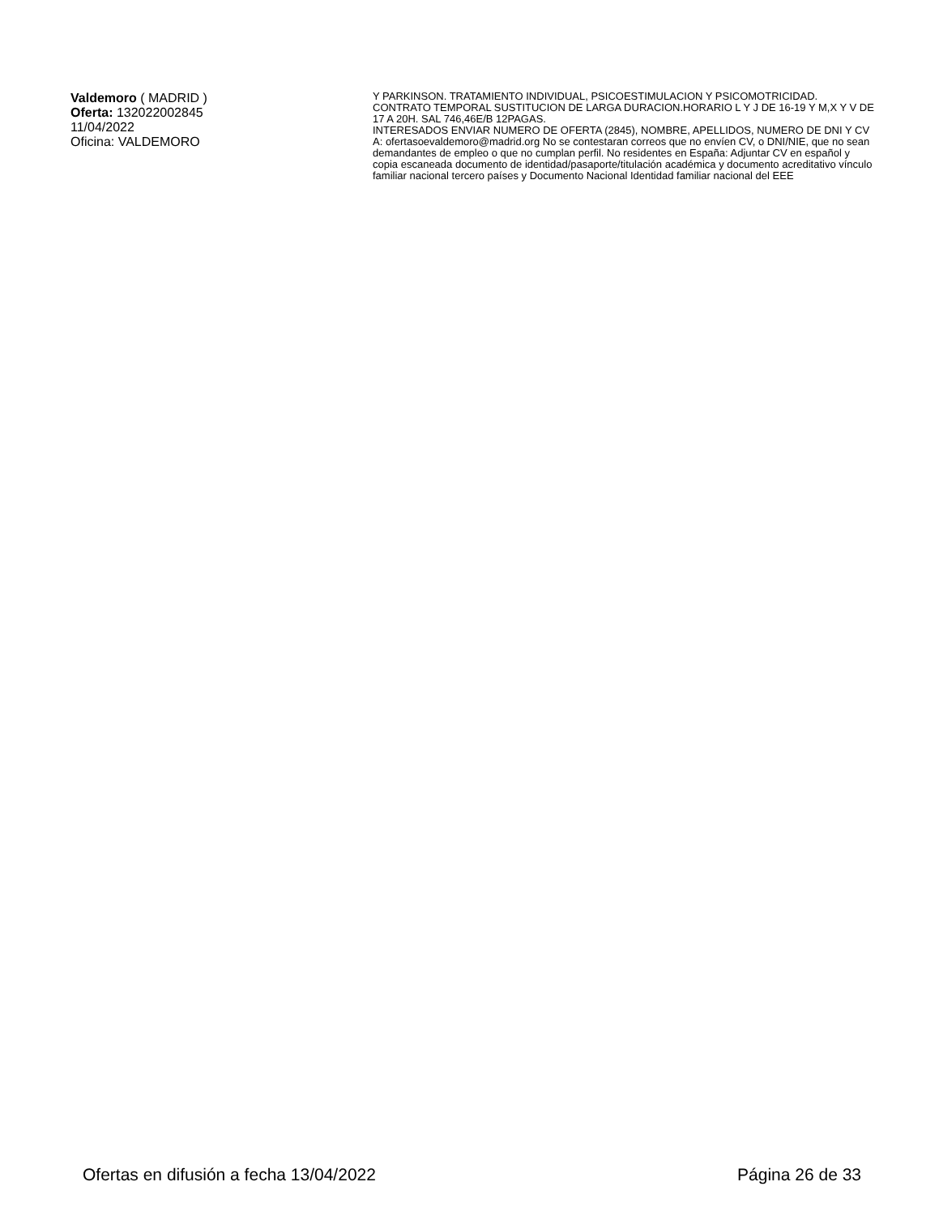Valdemoro ( MADRID )
Oferta: 132022002845
11/04/2022
Oficina: VALDEMORO
Y PARKINSON. TRATAMIENTO INDIVIDUAL, PSICOESTIMULACION Y PSICOMOTRICIDAD. CONTRATO TEMPORAL SUSTITUCION DE LARGA DURACION.HORARIO L Y J DE 16-19 Y M,X Y V DE 17 A 20H. SAL 746,46E/B 12PAGAS.
INTERESADOS ENVIAR NUMERO DE OFERTA (2845), NOMBRE, APELLIDOS, NUMERO DE DNI Y CV A: ofertasoevaldemoro@madrid.org No se contestaran correos que no envíen CV, o DNI/NIE, que no sean demandantes de empleo o que no cumplan perfil. No residentes en España: Adjuntar CV en español y copia escaneada documento de identidad/pasaporte/titulación académica y documento acreditativo vínculo familiar nacional tercero países y Documento Nacional Identidad familiar nacional del EEE
Ofertas en difusión a fecha 13/04/2022 Página 26 de 33